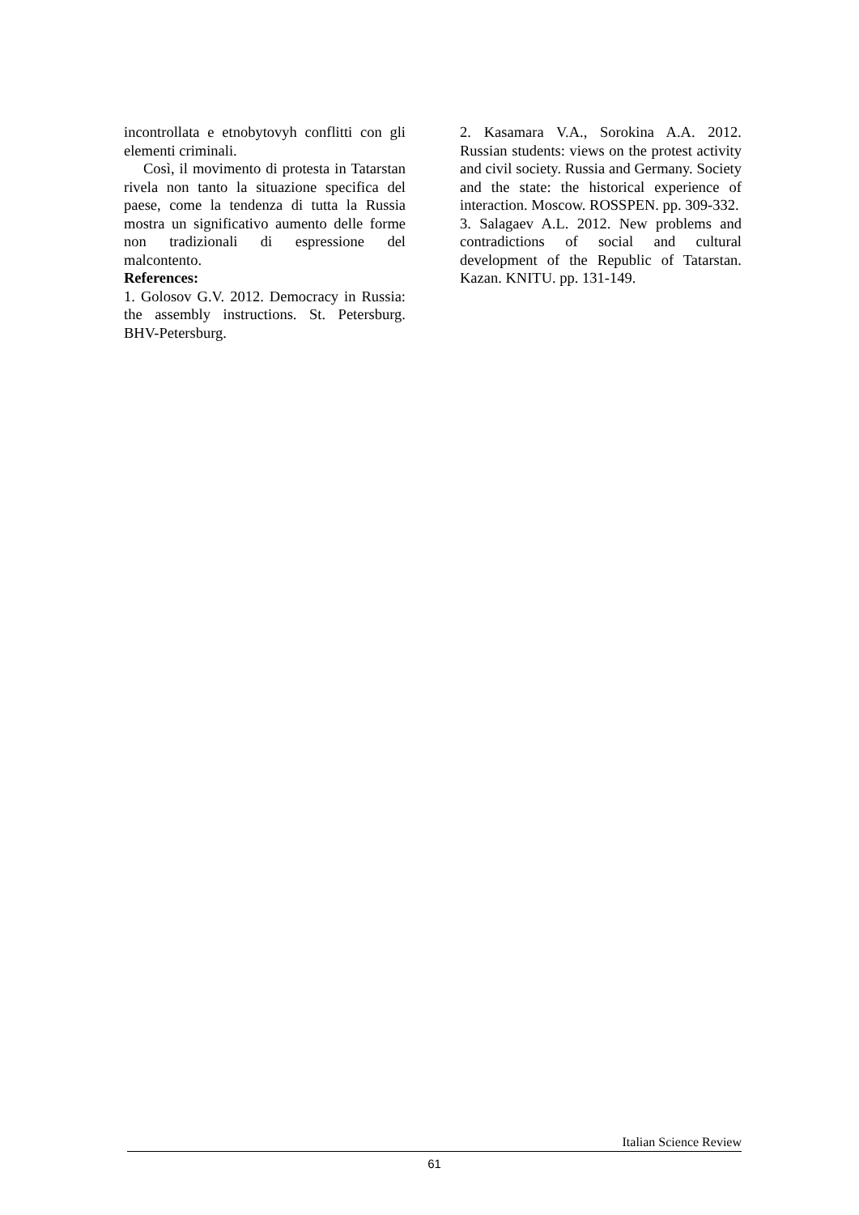incontrollata e etnobytovyh conflitti con gli elementi criminali.
Così, il movimento di protesta in Tatarstan rivela non tanto la situazione specifica del paese, come la tendenza di tutta la Russia mostra un significativo aumento delle forme non tradizionali di espressione del malcontento.
References:
1. Golosov G.V. 2012. Democracy in Russia: the assembly instructions. St. Petersburg. BHV-Petersburg.
2. Kasamara V.A., Sorokina A.A. 2012. Russian students: views on the protest activity and civil society. Russia and Germany. Society and the state: the historical experience of interaction. Moscow. ROSSPEN. pp. 309-332.
3. Salagaev A.L. 2012. New problems and contradictions of social and cultural development of the Republic of Tatarstan. Kazan. KNITU. pp. 131-149.
Italian Science Review
61